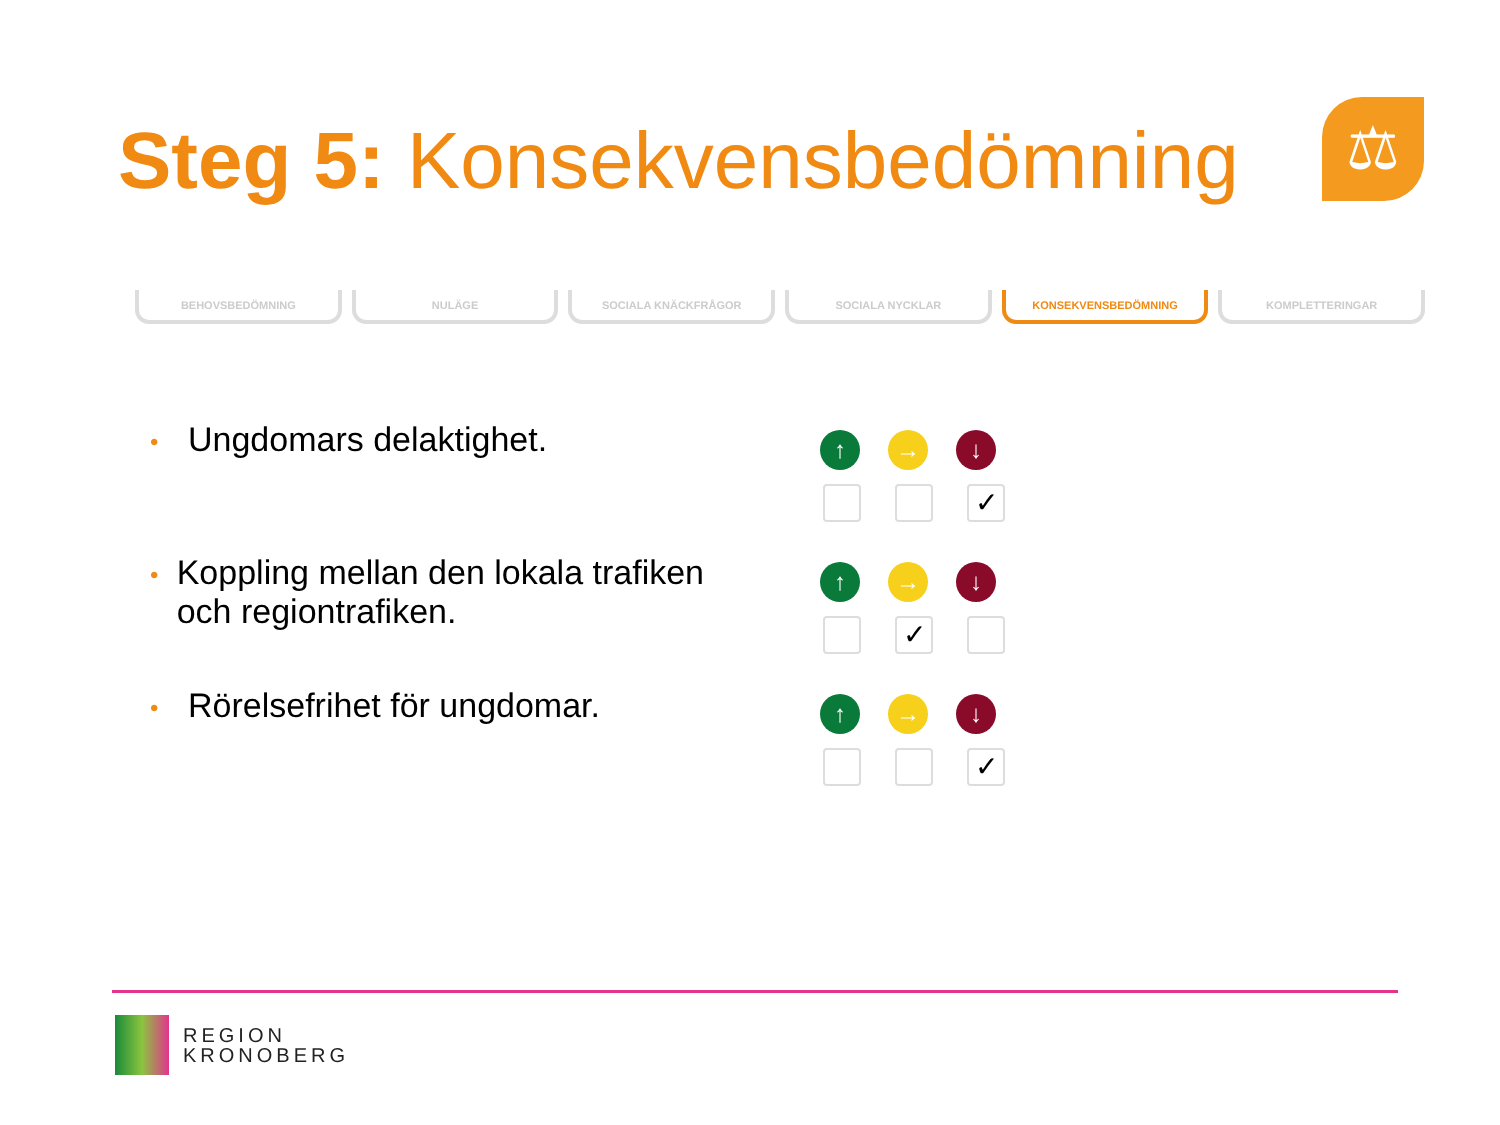Steg 5: Konsekvensbedömning ⚖
BEHOVSBEDÖMNING NULÄGE SOCIALA KNÄCKFRÅGOR SOCIALA NYCKLAR KONSEKVENSBEDÖMNING KOMPLETTERINGAR
•
Ungdomars delaktighet.
•
Koppling mellan den lokala trafiken och regiontrafiken.
•
Rörelsefrihet för ungdomar.
↑ → ↓
✓
↑ → ↓
✓
↑ → ↓
✓
REGION
KRONOBERG